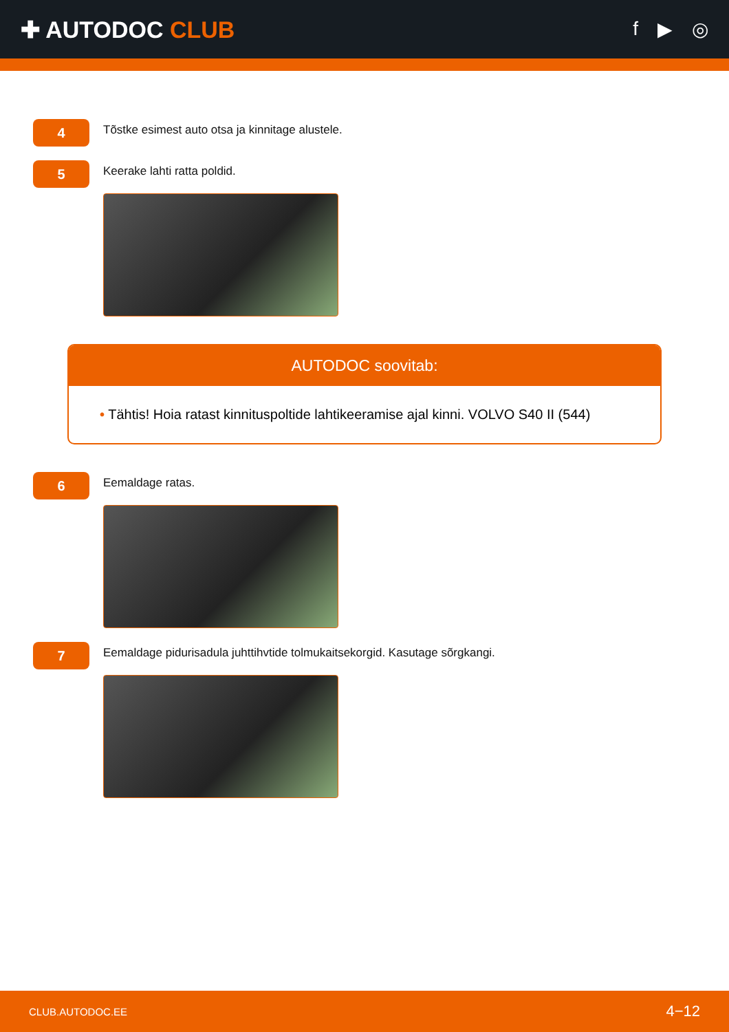✚ AUTODOC CLUB
f ▶ ◎
4
Tõstke esimest auto otsa ja kinnitage alustele.
5
Keerake lahti ratta poldid.
AUTODOC soovitab:
• Tähtis! Hoia ratast kinnituspoltide lahtikeeramise ajal kinni. VOLVO S40 II (544)
6
Eemaldage ratas.
7
Eemaldage pidurisadula juhttihvtide tolmukaitsekorgid. Kasutage sõrgkangi.
CLUB.AUTODOC.EE 4−12